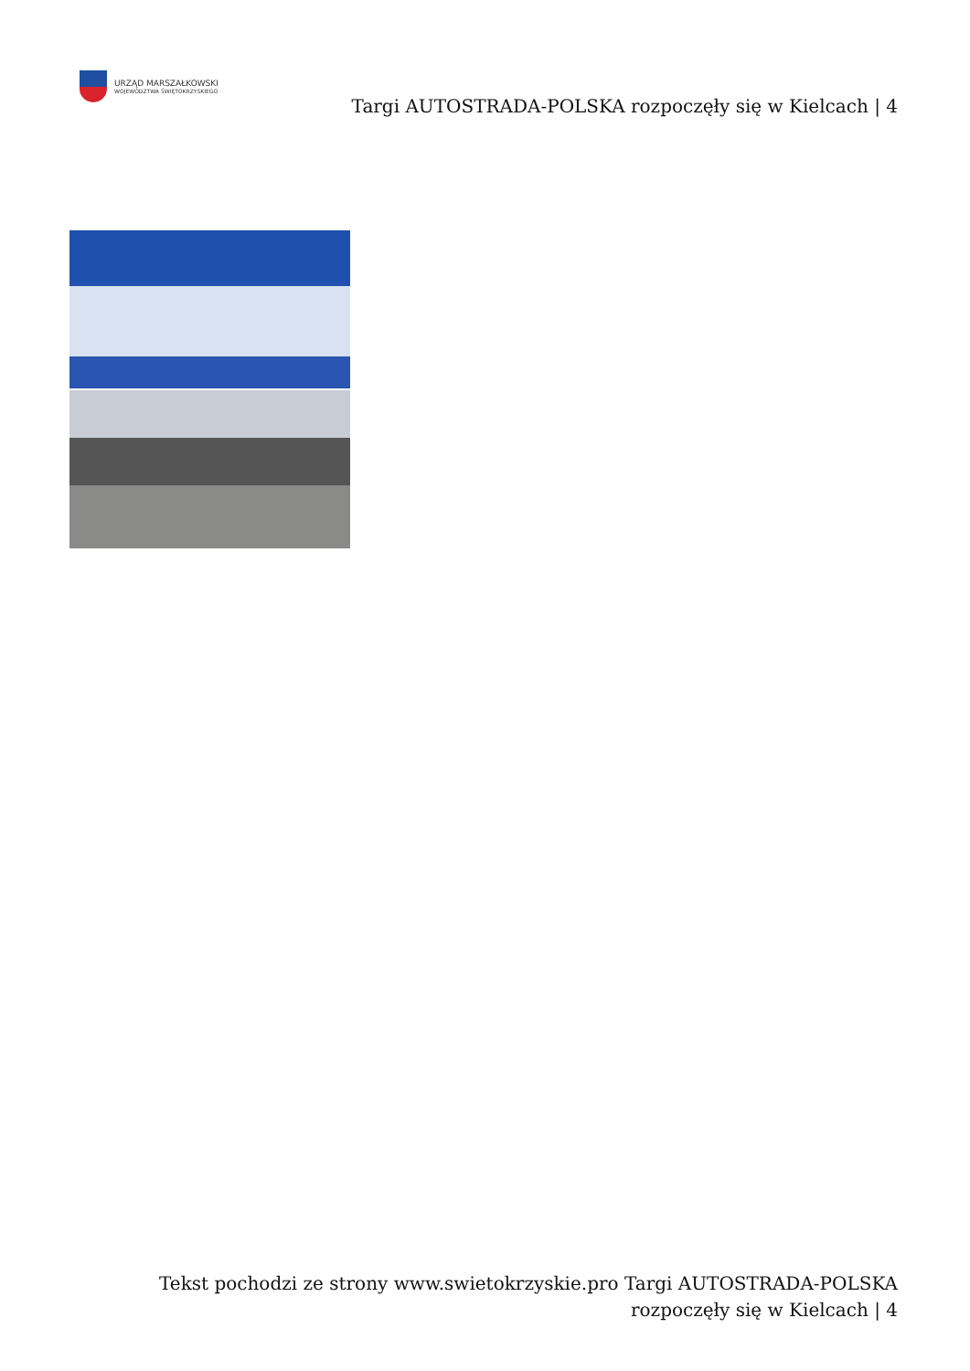URZĄD MARSZAŁKOWSKI
WOJEWÓDZTWA ŚWIĘTOKRZYSKIEGO
Targi AUTOSTRADA-POLSKA rozpoczęły się w Kielcach | 4
Tekst pochodzi ze strony www.swietokrzyskie.pro Targi AUTOSTRADA-POLSKA rozpoczęły się w Kielcach | 4